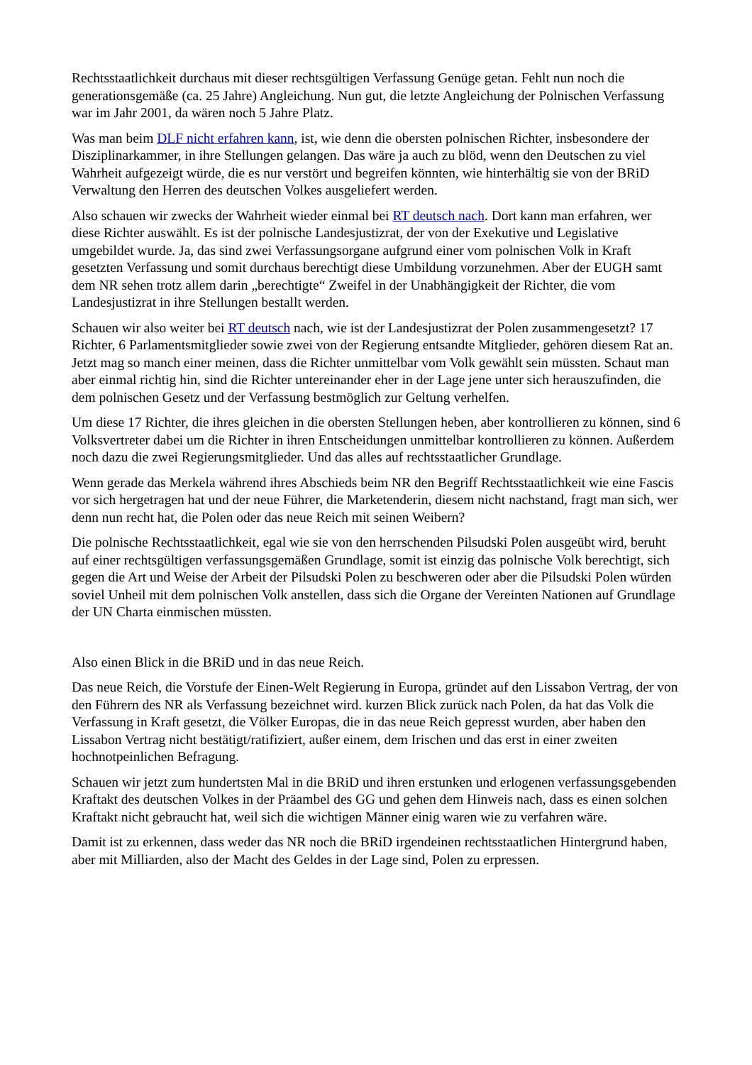Rechtsstaatlichkeit durchaus mit dieser rechtsgültigen Verfassung Genüge getan. Fehlt nun noch die generationsgemäße (ca. 25 Jahre) Angleichung. Nun gut, die letzte Angleichung der Polnischen Verfassung war im Jahr 2001, da wären noch 5 Jahre Platz.
Was man beim DLF nicht erfahren kann, ist, wie denn die obersten polnischen Richter, insbesondere der Disziplinarkammer, in ihre Stellungen gelangen. Das wäre ja auch zu blöd, wenn den Deutschen zu viel Wahrheit aufgezeigt würde, die es nur verstört und begreifen könnten, wie hinterhältig sie von der BRiD Verwaltung den Herren des deutschen Volkes ausgeliefert werden.
Also schauen wir zwecks der Wahrheit wieder einmal bei RT deutsch nach. Dort kann man erfahren, wer diese Richter auswählt. Es ist der polnische Landesjustizrat, der von der Exekutive und Legislative umgebildet wurde. Ja, das sind zwei Verfassungsorgane aufgrund einer vom polnischen Volk in Kraft gesetzten Verfassung und somit durchaus berechtigt diese Umbildung vorzunehmen. Aber der EUGH samt dem NR sehen trotz allem darin „berechtigte“ Zweifel in der Unabhängigkeit der Richter, die vom Landesjustizrat in ihre Stellungen bestallt werden.
Schauen wir also weiter bei RT deutsch nach, wie ist der Landesjustizrat der Polen zusammengesetzt? 17 Richter, 6 Parlamentsmitglieder sowie zwei von der Regierung entsandte Mitglieder, gehören diesem Rat an. Jetzt mag so manch einer meinen, dass die Richter unmittelbar vom Volk gewählt sein müssten. Schaut man aber einmal richtig hin, sind die Richter untereinander eher in der Lage jene unter sich herauszufinden, die dem polnischen Gesetz und der Verfassung bestmöglich zur Geltung verhelfen.
Um diese 17 Richter, die ihres gleichen in die obersten Stellungen heben, aber kontrollieren zu können, sind 6 Volksvertreter dabei um die Richter in ihren Entscheidungen unmittelbar kontrollieren zu können. Außerdem noch dazu die zwei Regierungsmitglieder. Und das alles auf rechtsstaatlicher Grundlage.
Wenn gerade das Merkela während ihres Abschieds beim NR den Begriff Rechtsstaatlichkeit wie eine Fascis vor sich hergetragen hat und der neue Führer, die Marketenderin, diesem nicht nachstand, fragt man sich, wer denn nun recht hat, die Polen oder das neue Reich mit seinen Weibern?
Die polnische Rechtsstaatlichkeit, egal wie sie von den herrschenden Pilsudski Polen ausgeübt wird, beruht auf einer rechtsgültigen verfassungsgemäßen Grundlage, somit ist einzig das polnische Volk berechtigt, sich gegen die Art und Weise der Arbeit der Pilsudski Polen zu beschweren oder aber die Pilsudski Polen würden soviel Unheil mit dem polnischen Volk anstellen, dass sich die Organe der Vereinten Nationen auf Grundlage der UN Charta einmischen müssten.
Also einen Blick in die BRiD und in das neue Reich.
Das neue Reich, die Vorstufe der Einen-Welt Regierung in Europa, gründet auf den Lissabon Vertrag, der von den Führern des NR als Verfassung bezeichnet wird. kurzen Blick zurück nach Polen, da hat das Volk die Verfassung in Kraft gesetzt, die Völker Europas, die in das neue Reich gepresst wurden, aber haben den Lissabon Vertrag nicht bestätigt/ratifiziert, außer einem, dem Irischen und das erst in einer zweiten hochnotpeinlichen Befragung.
Schauen wir jetzt zum hundertsten Mal in die BRiD und ihren erstunken und erlogenen verfassungsgebenden Kraftakt des deutschen Volkes in der Präambel des GG und gehen dem Hinweis nach, dass es einen solchen Kraftakt nicht gebraucht hat, weil sich die wichtigen Männer einig waren wie zu verfahren wäre.
Damit ist zu erkennen, dass weder das NR noch die BRiD irgendeinen rechtsstaatlichen Hintergrund haben, aber mit Milliarden, also der Macht des Geldes in der Lage sind, Polen zu erpressen.